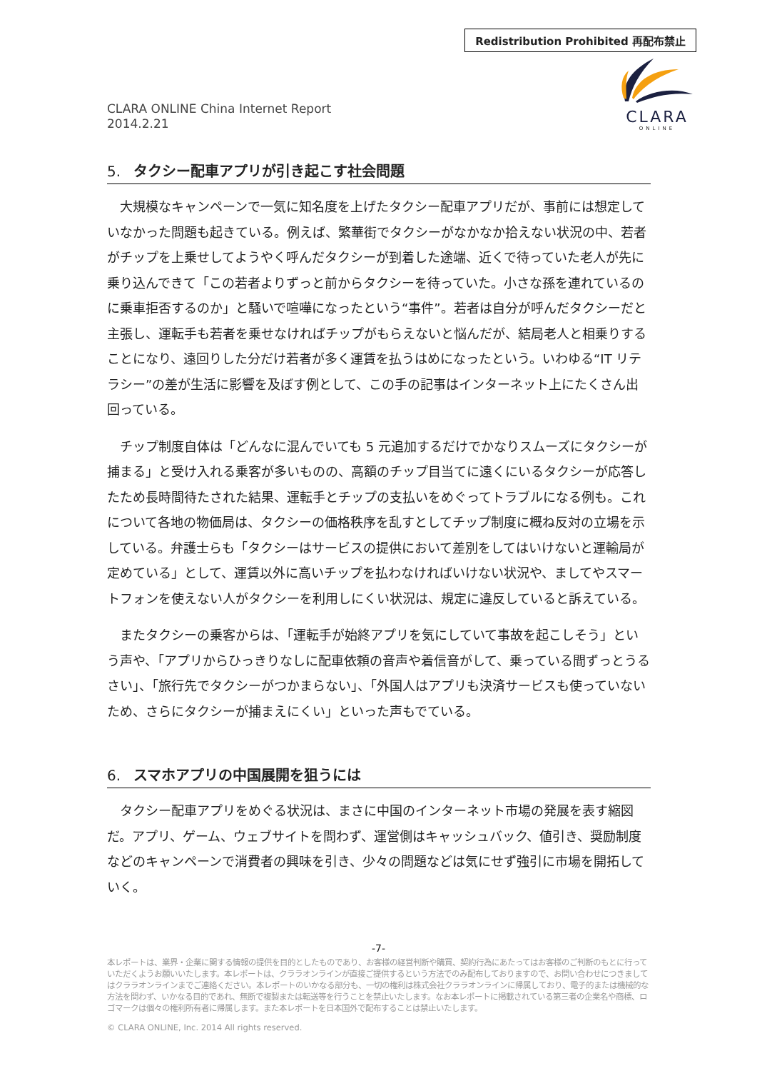Redistribution Prohibited 再配布禁止
CLARA ONLINE China Internet Report
2014.2.21
CLARA
ONLINE
5. タクシー配車アプリが引き起こす社会問題
大規模なキャンペーンで一気に知名度を上げたタクシー配車アプリだが、事前には想定していなかった問題も起きている。例えば、繁華街でタクシーがなかなか拾えない状況の中、若者がチップを上乗せしてようやく呼んだタクシーが到着した途端、近くで待っていた老人が先に乗り込んできて「この若者よりずっと前からタクシーを待っていた。小さな孫を連れているのに乗車拒否するのか」と騒いで喧嘩になったという“事件”。若者は自分が呼んだタクシーだと主張し、運転手も若者を乗せなければチップがもらえないと悩んだが、結局老人と相乗りすることになり、遠回りした分だけ若者が多く運賃を払うはめになったという。いわゆる“IT リテラシー”の差が生活に影響を及ぼす例として、この手の記事はインターネット上にたくさん出回っている。
チップ制度自体は「どんなに混んでいても 5 元追加するだけでかなりスムーズにタクシーが捕まる」と受け入れる乗客が多いものの、高額のチップ目当てに遠くにいるタクシーが応答したため長時間待たされた結果、運転手とチップの支払いをめぐってトラブルになる例も。これについて各地の物価局は、タクシーの価格秩序を乱すとしてチップ制度に概ね反対の立場を示している。弁護士らも「タクシーはサービスの提供において差別をしてはいけないと運輸局が定めている」として、運賃以外に高いチップを払わなければいけない状況や、ましてやスマートフォンを使えない人がタクシーを利用しにくい状況は、規定に違反していると訴えている。
またタクシーの乗客からは、「運転手が始終アプリを気にしていて事故を起こしそう」という声や、「アプリからひっきりなしに配車依頼の音声や着信音がして、乗っている間ずっとうるさい」、「旅行先でタクシーがつかまらない」、「外国人はアプリも決済サービスも使っていないため、さらにタクシーが捕まえにくい」といった声もでている。
6. スマホアプリの中国展開を狙うには
タクシー配車アプリをめぐる状況は、まさに中国のインターネット市場の発展を表す縮図だ。アプリ、ゲーム、ウェブサイトを問わず、運営側はキャッシュバック、値引き、奨励制度などのキャンペーンで消費者の興味を引き、少々の問題などは気にせず強引に市場を開拓していく。
-7-
本レポートは、業界・企業に関する情報の提供を目的としたものであり、お客様の経営判断や購買、契約行為にあたってはお客様のご判断のもとに行っていただくようお願いいたします。本レポートは、クララオンラインが直接ご提供するという方法でのみ配布しておりますので、お問い合わせにつきましてはクララオンラインまでご連絡ください。本レポートのいかなる部分も、一切の権利は株式会社クララオンラインに帰属しており、電子的または機械的な方法を問わず、いかなる目的であれ、無断で複製または転送等を行うことを禁止いたします。なお本レポートに掲載されている第三者の企業名や商標、ロゴマークは個々の権利所有者に帰属します。また本レポートを日本国外で配布することは禁止いたします。
© CLARA ONLINE, Inc. 2014 All rights reserved.